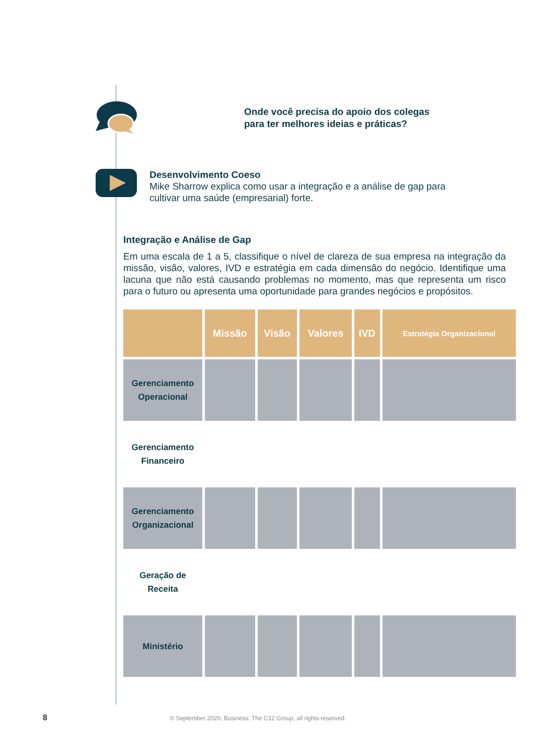Onde você precisa do apoio dos colegas para ter melhores ideias e práticas?
Desenvolvimento Coeso
Mike Sharrow explica como usar a integração e a análise de gap para cultivar uma saúde (empresarial) forte.
Integração e Análise de Gap
Em uma escala de 1 a 5, classifique o nível de clareza de sua empresa na integração da missão, visão, valores, IVD e estratégia em cada dimensão do negócio. Identifique uma lacuna que não está causando problemas no momento, mas que representa um risco para o futuro ou apresenta uma oportunidade para grandes negócios e propósitos.
| | Missão | Visão | Valores | IVD | Estratégia Organizacional |
| --- | --- | --- | --- | --- | --- |
| Gerenciamento Operacional | | | | | |
| Gerenciamento Financeiro | | | | | |
| Gerenciamento Organizacional | | | | | |
| Geração de Receita | | | | | |
| Ministério | | | | | |
8 © September 2020, Business, The C12 Group, all rights reserved.